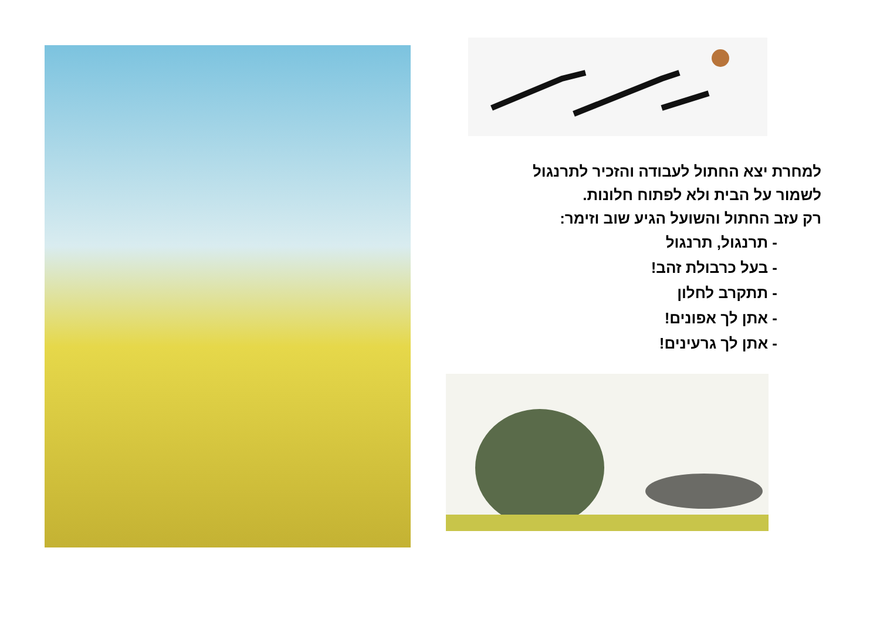למחרת יצא החתול לעבודה והזכיר לתרנגול
לשמור על הבית ולא לפתוח חלונות.
רק עזב החתול והשועל הגיע שוב וזימר:
- תרנגול, תרנגול
- בעל כרבולת זהב!
- תתקרב לחלון
- אתן לך אפונים!
- אתן לך גרעינים!